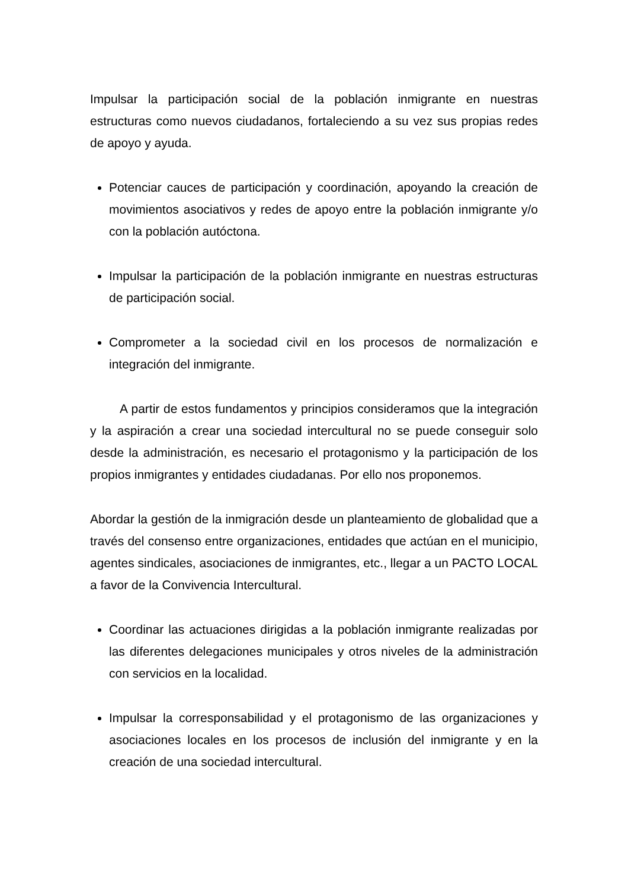Impulsar la participación social de la población inmigrante en nuestras estructuras como nuevos ciudadanos, fortaleciendo a su vez sus propias redes de apoyo y ayuda.
Potenciar cauces de participación y coordinación, apoyando la creación de movimientos asociativos y redes de apoyo entre la población inmigrante y/o con la población autóctona.
Impulsar la participación de la población inmigrante en nuestras estructuras de participación social.
Comprometer a la sociedad civil en los procesos de normalización e integración del inmigrante.
A partir de estos fundamentos y principios consideramos que la integración y la aspiración a crear una sociedad intercultural no se puede conseguir solo desde la administración, es necesario el protagonismo y la participación de los propios inmigrantes y entidades ciudadanas. Por ello nos proponemos.
Abordar la gestión de la inmigración desde un planteamiento de globalidad que a través del consenso entre organizaciones, entidades que actúan en el municipio, agentes sindicales, asociaciones de inmigrantes, etc., llegar a un PACTO LOCAL a favor de la Convivencia Intercultural.
Coordinar las actuaciones dirigidas a la población inmigrante realizadas por las diferentes delegaciones municipales y otros niveles de la administración con servicios en la localidad.
Impulsar la corresponsabilidad y el protagonismo de las organizaciones y asociaciones locales en los procesos de inclusión del inmigrante y en la creación de una sociedad intercultural.